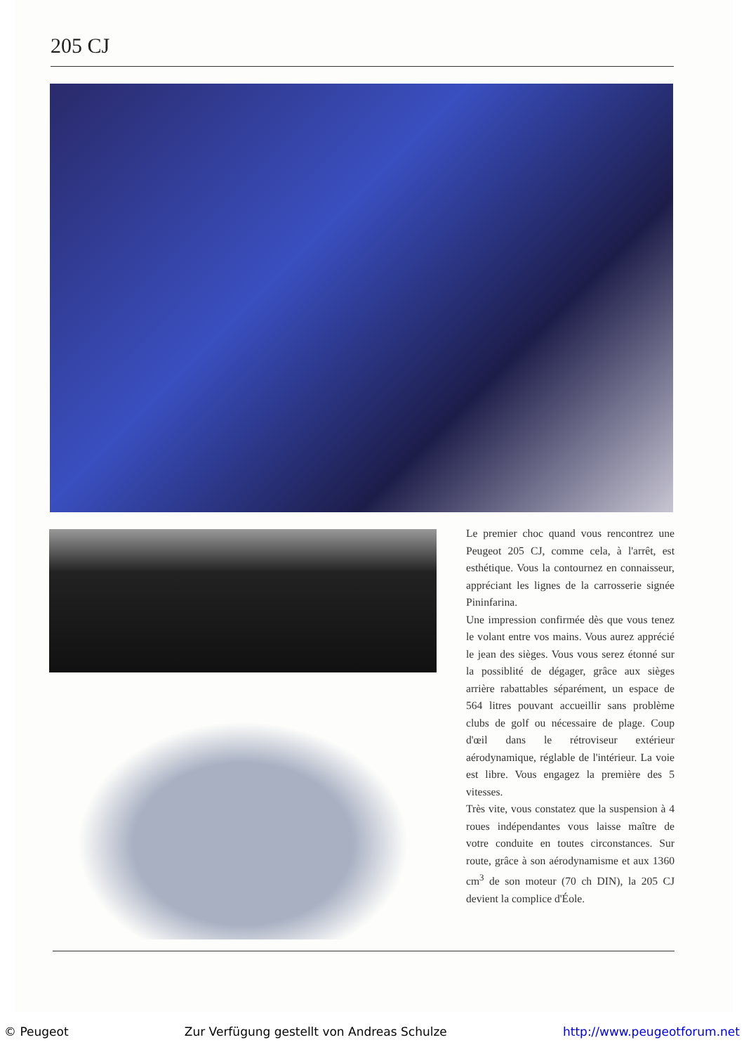205 CJ
Le premier choc quand vous rencontrez une Peugeot 205 CJ, comme cela, à l'arrêt, est esthétique. Vous la contournez en connaisseur, appréciant les lignes de la carrosserie signée Pininfarina.
Une impression confirmée dès que vous tenez le volant entre vos mains. Vous aurez apprécié le jean des sièges. Vous vous serez étonné sur la possiblité de dégager, grâce aux sièges arrière rabattables séparément, un espace de 564 litres pouvant accueillir sans problème clubs de golf ou nécessaire de plage. Coup d'œil dans le rétroviseur extérieur aérodynamique, réglable de l'intérieur. La voie est libre. Vous engagez la première des 5 vitesses.
Très vite, vous constatez que la suspension à 4 roues indépendantes vous laisse maître de votre conduite en toutes circonstances. Sur route, grâce à son aérodynamisme et aux 1360 cm<sup>3</sup> de son moteur (70 ch DIN), la 205 CJ devient la complice d'Éole.
© Peugeot Zur Verfügung gestellt von Andreas Schulze http://www.peugeotforum.net